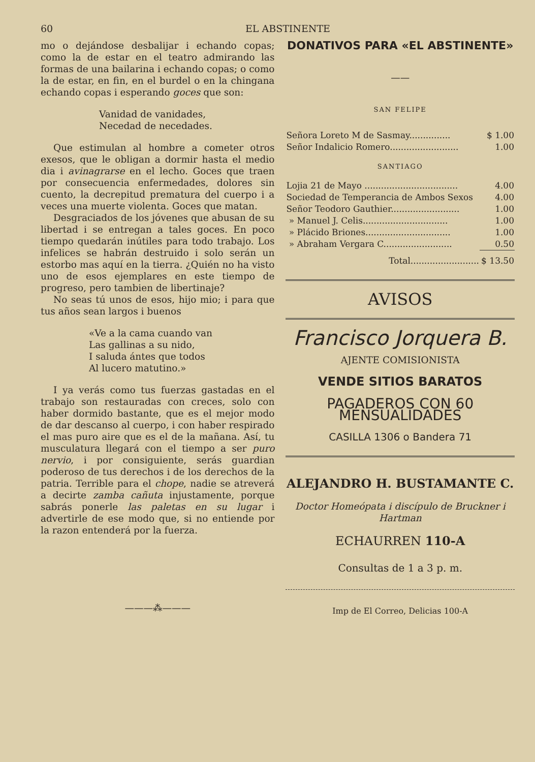60 EL ABSTINENTE
mo o dejándose desbalijar i echando copas; como la de estar en el teatro admirando las formas de una bailarina i echando copas; o como la de estar, en fin, en el burdel o en la chingana echando copas i esperando goces que son:
Vanidad de vanidades,
Necedad de necedades.
Que estimulan al hombre a cometer otros exesos, que le obligan a dormir hasta el medio dia i avinagrarse en el lecho. Goces que traen por consecuencia enfermedades, dolores sin cuento, la decrepitud prematura del cuerpo i a veces una muerte violenta. Goces que matan.
Desgraciados de los jóvenes que abusan de su libertad i se entregan a tales goces. En poco tiempo quedarán inútiles para todo trabajo. Los infelices se habrán destruido i solo serán un estorbo mas aquí en la tierra. ¿Quién no ha visto uno de esos ejemplares en este tiempo de progreso, pero tambien de libertinaje?
No seas tú unos de esos, hijo mio; i para que tus años sean largos i buenos
«Ve a la cama cuando van
Las gallinas a su nido,
I saluda ántes que todos
Al lucero matutino.»
I ya verás como tus fuerzas gastadas en el trabajo son restauradas con creces, solo con haber dormido bastante, que es el mejor modo de dar descanso al cuerpo, i con haber respirado el mas puro aire que es el de la mañana. Así, tu musculatura llegará con el tiempo a ser puro nervio, i por consiguiente, serás guardian poderoso de tus derechos i de los derechos de la patria. Terrible para el chope, nadie se atreverá a decirte zamba cañuta injustamente, porque sabrás ponerle las paletas en su lugar i advertirle de ese modo que, si no entiende por la razon entenderá por la fuerza.
———⁂———
DONATIVOS PARA «EL ABSTINENTE»
——
SAN FELIPE
| Señora Loreto M de Sasmay............... | $ 1.00 |
| Señor Indalicio Romero......................... | 1.00 |
SANTIAGO
| Lojia 21 de Mayo .................................. | 4.00 |
| Sociedad de Temperancia de Ambos Sexos | 4.00 |
| Señor Teodoro Gauthier......................... | 1.00 |
| » Manuel J. Celis............................... | 1.00 |
| » Plácido Briones............................... | 1.00 |
| » Abraham Vergara C......................... | 0.50 |
| Total......................... | $ 13.50 |
AVISOS
Francisco Jorquera B.
AJENTE COMISIONISTA
VENDE SITIOS BARATOS
PAGADEROS CON 60 MENSUALIDADES
CASILLA 1306 o Bandera 71
ALEJANDRO H. BUSTAMANTE C.
Doctor Homeópata i discípulo de Bruckner i Hartman
ECHAURREN 110-A
Consultas de 1 a 3 p. m.
Imp de El Correo, Delicias 100-A